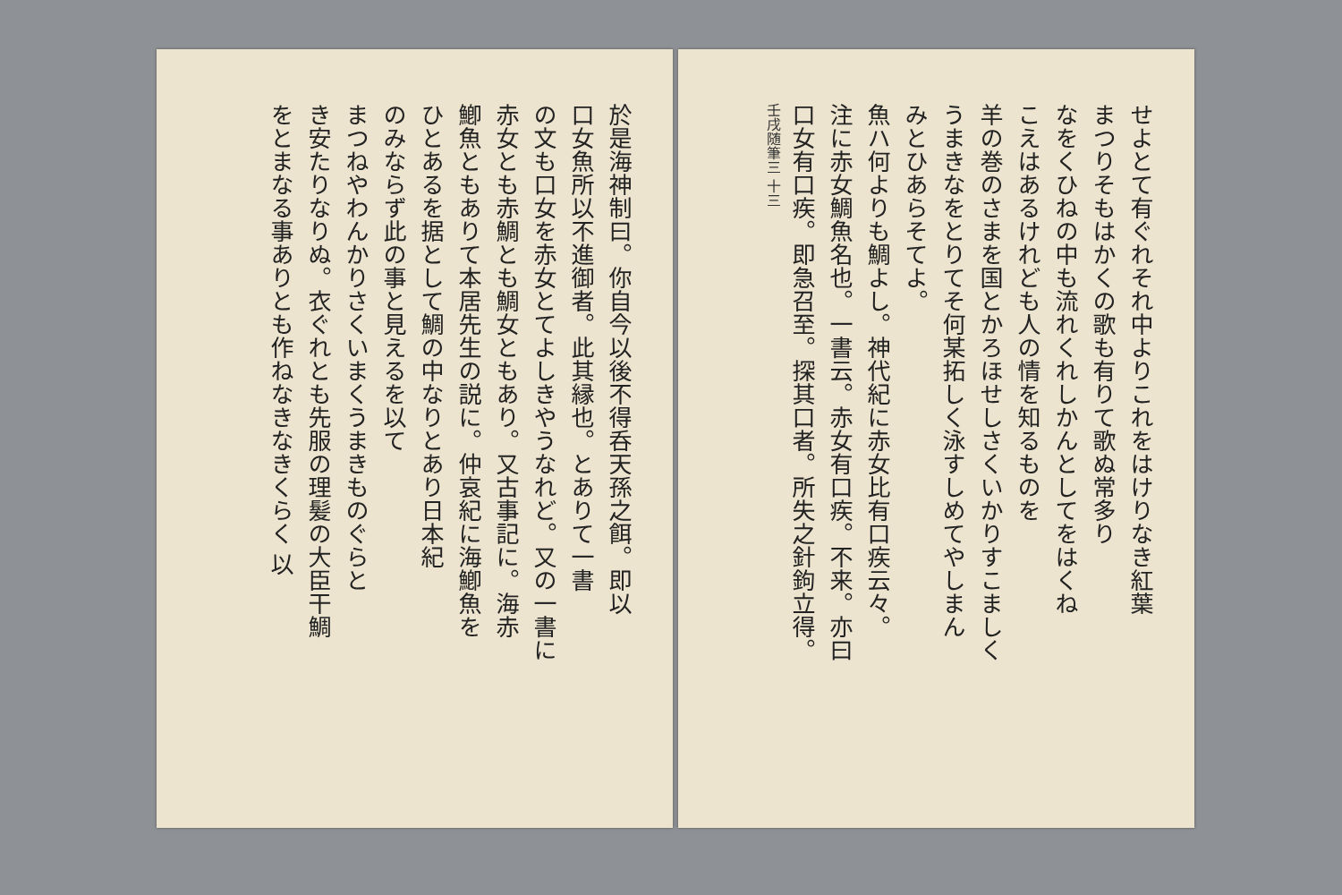壬戌随筆三 十三
せよとて有ぐれそれ中よりこれをはけりなき紅葉
まつりそもはかくの歌も有りて歌ぬ常多り
なをくひねの中も流れくれしかんとしてをはくね
こえはあるけれども人の情を知るものを
羊の巻のさまを国とかろほせしさくいかりすこましく
うまきなをとりてそ何某拓しく泳すしめてやしまん
みとひあらそてよ。
魚ハ何よりも鯛よし。神代紀に赤女比有口疾云々。
注に赤女鯛魚名也。一書云。赤女有口疾。不来。亦曰
口女有口疾。即急召至。探其口者。所失之針鉤立得。
於是海神制曰。你自今以後不得呑天孫之餌。即以
口女魚所以不進御者。此其縁也。とありて一書
の文も口女を赤女とてよしきやうなれど。又の一書に
赤女とも赤鯛とも鯛女ともあり。又古事記に。海赤
鯽魚ともありて本居先生の説に。仲哀紀に海鯽魚を
ひとあるを据として鯛の中なりとあり日本紀
のみならず此の事と見えるを以て
まつねやわんかりさくいまくうまきものぐらと
き安たりなりぬ。衣ぐれとも先服の理髪の大臣干鯛
をとまなる事ありとも作ねなきなきくらく 以